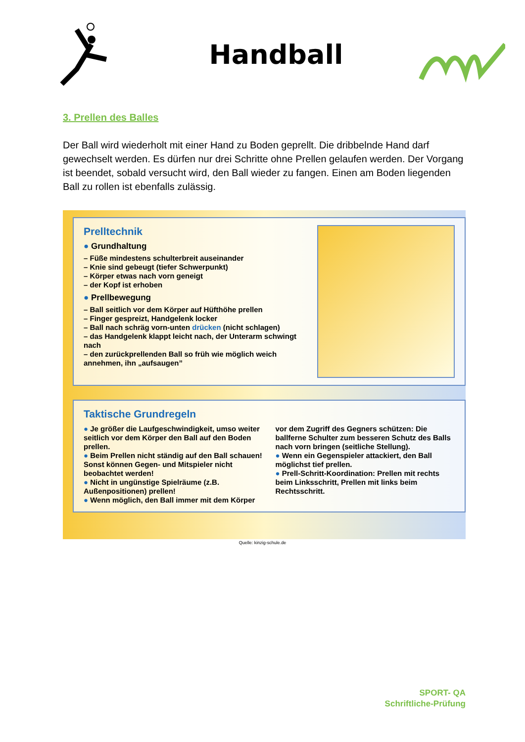Handball
3. Prellen des Balles
Der Ball wird wiederholt mit einer Hand zu Boden geprellt. Die dribbelnde Hand darf gewechselt werden. Es dürfen nur drei Schritte ohne Prellen gelaufen werden. Der Vorgang ist beendet, sobald versucht wird, den Ball wieder zu fangen. Einen am Boden liegenden Ball zu rollen ist ebenfalls zulässig.
Prelltechnik
● Grundhaltung
– Füße mindestens schulterbreit auseinander
– Knie sind gebeugt (tiefer Schwerpunkt)
– Körper etwas nach vorn geneigt
– der Kopf ist erhoben
● Prellbewegung
– Ball seitlich vor dem Körper auf Hüfthöhe prellen
– Finger gespreizt, Handgelenk locker
– Ball nach schräg vorn-unten drücken (nicht schlagen)
– das Handgelenk klappt leicht nach, der Unterarm schwingt nach
– den zurückprellenden Ball so früh wie möglich weich annehmen, ihn „aufsaugen”
Taktische Grundregeln
● Je größer die Laufgeschwindigkeit, umso weiter seitlich vor dem Körper den Ball auf den Boden prellen.
● Beim Prellen nicht ständig auf den Ball schauen! Sonst können Gegen- und Mitspieler nicht beobachtet werden!
● Nicht in ungünstige Spielräume (z.B. Außenpositionen) prellen!
● Wenn möglich, den Ball immer mit dem Körper vor dem Zugriff des Gegners schützen: Die ballferne Schulter zum besseren Schutz des Balls nach vorn bringen (seitliche Stellung).
● Wenn ein Gegenspieler attackiert, den Ball möglichst tief prellen.
● Prell-Schritt-Koordination: Prellen mit rechts beim Linksschritt, Prellen mit links beim Rechtsschritt.
Quelle: kinzig-schule.de
SPORT- QA
Schriftliche-Prüfung